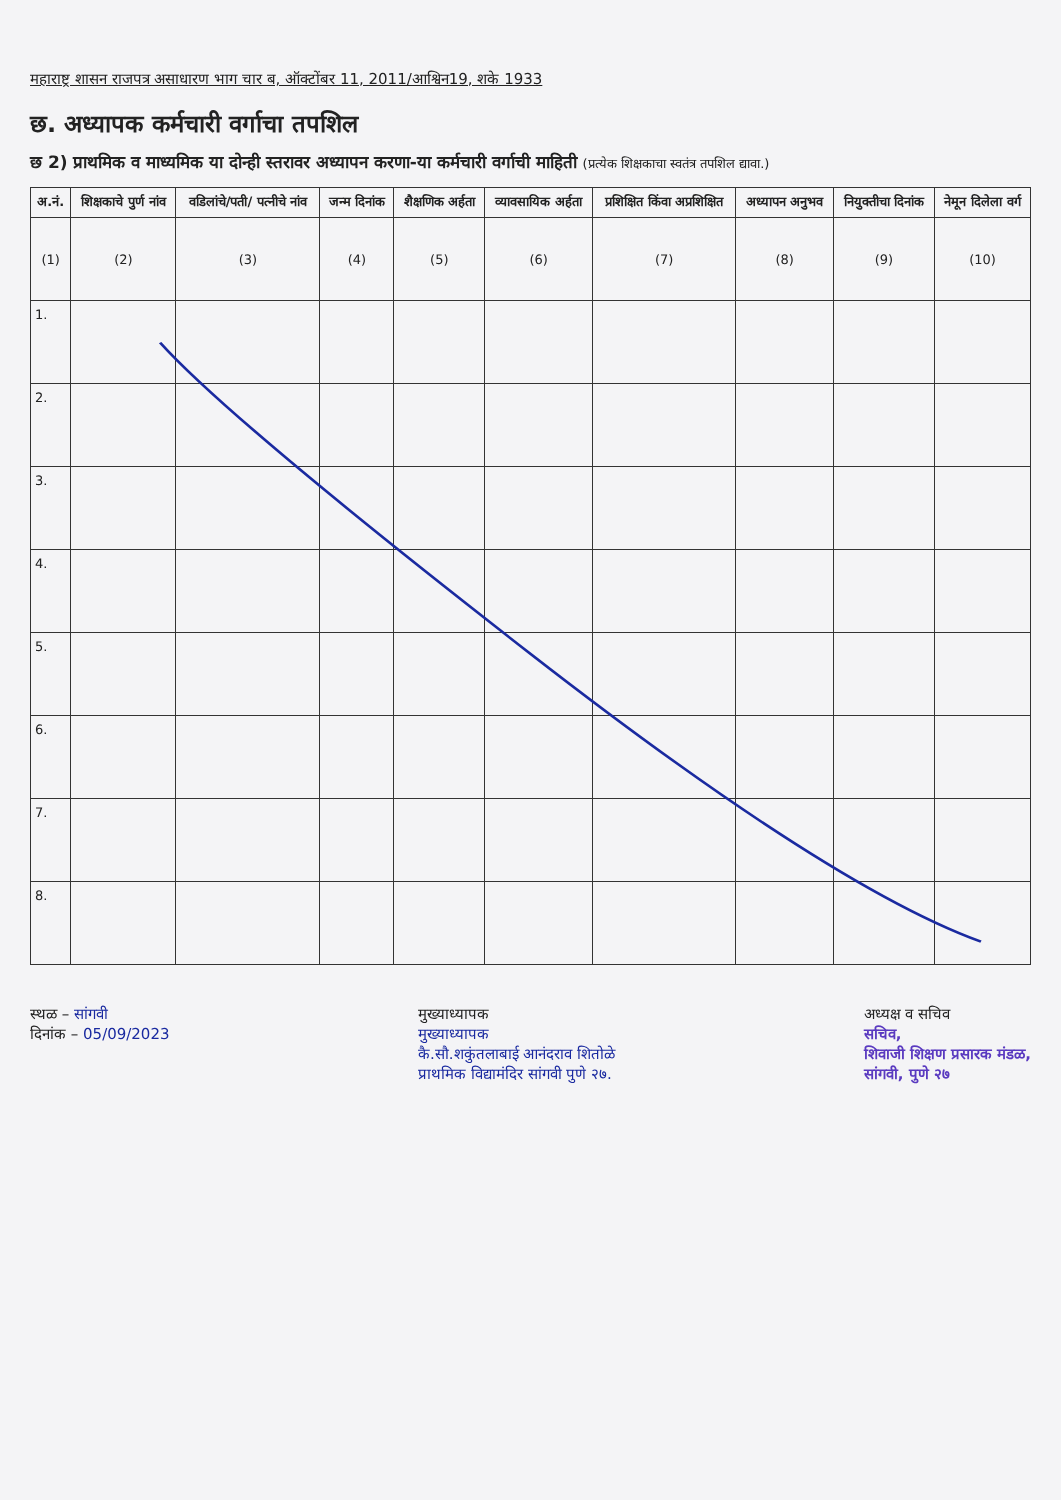महाराष्ट्र शासन राजपत्र असाधारण भाग चार ब, ऑक्टोंबर 11, 2011/आश्विन19, शके 1933
छ. अध्यापक कर्मचारी वर्गाचा तपशिल
छ 2) प्राथमिक व माध्यमिक या दोन्ही स्तरावर अध्यापन करणा-या कर्मचारी वर्गाची माहिती (प्रत्येक शिक्षकाचा स्वतंत्र तपशिल द्यावा.)
| अ.नं. | शिक्षकाचे पुर्ण नांव | वडिलांचे/पती/ पत्नीचे नांव | जन्म दिनांक | शैक्षणिक अर्हता | व्यावसायिक अर्हता | प्रशिक्षित किंवा अप्रशिक्षित | अध्यापन अनुभव | नियुक्तीचा दिनांक | नेमून दिलेला वर्ग |
| --- | --- | --- | --- | --- | --- | --- | --- | --- | --- |
| (1) | (2) | (3) | (4) | (5) | (6) | (7) | (8) | (9) | (10) |
| 1. | | | | | | | | | |
| 2. | | | | | | | | | |
| 3. | | | | | | | | | |
| 4. | | | | | | | | | |
| 5. | | | | | | | | | |
| 6. | | | | | | | | | |
| 7. | | | | | | | | | |
| 8. | | | | | | | | | |
स्थळ – सांगवी
दिनांक – 05/09/2023
मुख्याध्यापक
मुख्याध्यापक
कै.सौ.शकुंतलाबाई आनंदराव शितोळे
प्राथमिक विद्यामंदिर सांगवी पुणे २७.
अध्यक्ष व सचिव
सचिव,
शिवाजी शिक्षण प्रसारक मंडळ,
सांगवी, पुणे २७